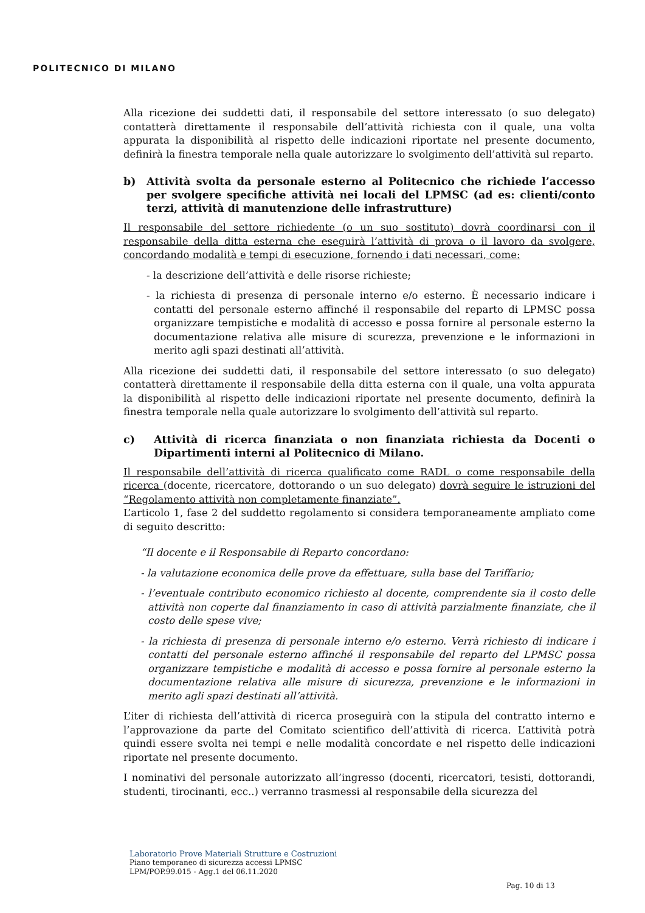POLITECNICO DI MILANO
Alla ricezione dei suddetti dati, il responsabile del settore interessato (o suo delegato) contatterà direttamente il responsabile dell’attività richiesta con il quale, una volta appurata la disponibilità al rispetto delle indicazioni riportate nel presente documento, definirà la finestra temporale nella quale autorizzare lo svolgimento dell’attività sul reparto.
b) Attività svolta da personale esterno al Politecnico che richiede l’accesso per svolgere specifiche attività nei locali del LPMSC (ad es: clienti/conto terzi, attività di manutenzione delle infrastrutture)
Il responsabile del settore richiedente (o un suo sostituto) dovrà coordinarsi con il responsabile della ditta esterna che eseguirà l’attività di prova o il lavoro da svolgere, concordando modalità e tempi di esecuzione, fornendo i dati necessari, come:
- la descrizione dell’attività e delle risorse richieste;
- la richiesta di presenza di personale interno e/o esterno. È necessario indicare i contatti del personale esterno affinché il responsabile del reparto di LPMSC possa organizzare tempistiche e modalità di accesso e possa fornire al personale esterno la documentazione relativa alle misure di scurezza, prevenzione e le informazioni in merito agli spazi destinati all’attività.
Alla ricezione dei suddetti dati, il responsabile del settore interessato (o suo delegato) contatterà direttamente il responsabile della ditta esterna con il quale, una volta appurata la disponibilità al rispetto delle indicazioni riportate nel presente documento, definirà la finestra temporale nella quale autorizzare lo svolgimento dell’attività sul reparto.
c) Attività di ricerca finanziata o non finanziata richiesta da Docenti o Dipartimenti interni al Politecnico di Milano.
Il responsabile dell’attività di ricerca qualificato come RADL o come responsabile della ricerca (docente, ricercatore, dottorando o un suo delegato) dovrà seguire le istruzioni del “Regolamento attività non completamente finanziate”.
L’articolo 1, fase 2 del suddetto regolamento si considera temporaneamente ampliato come di seguito descritto:
“Il docente e il Responsabile di Reparto concordano:
- la valutazione economica delle prove da effettuare, sulla base del Tariffario;
- l’eventuale contributo economico richiesto al docente, comprendente sia il costo delle attività non coperte dal finanziamento in caso di attività parzialmente finanziate, che il costo delle spese vive;
- la richiesta di presenza di personale interno e/o esterno. Verrà richiesto di indicare i contatti del personale esterno affinché il responsabile del reparto del LPMSC possa organizzare tempistiche e modalità di accesso e possa fornire al personale esterno la documentazione relativa alle misure di sicurezza, prevenzione e le informazioni in merito agli spazi destinati all’attività.
L’iter di richiesta dell’attività di ricerca proseguirà con la stipula del contratto interno e l’approvazione da parte del Comitato scientifico dell’attività di ricerca. L’attività potrà quindi essere svolta nei tempi e nelle modalità concordate e nel rispetto delle indicazioni riportate nel presente documento.
I nominativi del personale autorizzato all’ingresso (docenti, ricercatori, tesisti, dottorandi, studenti, tirocinanti, ecc..) verranno trasmessi al responsabile della sicurezza del
Laboratorio Prove Materiali Strutture e Costruzioni
Piano temporaneo di sicurezza accessi LPMSC
LPM/POP.99.015 - Agg.1 del 06.11.2020
Pag. 10 di 13